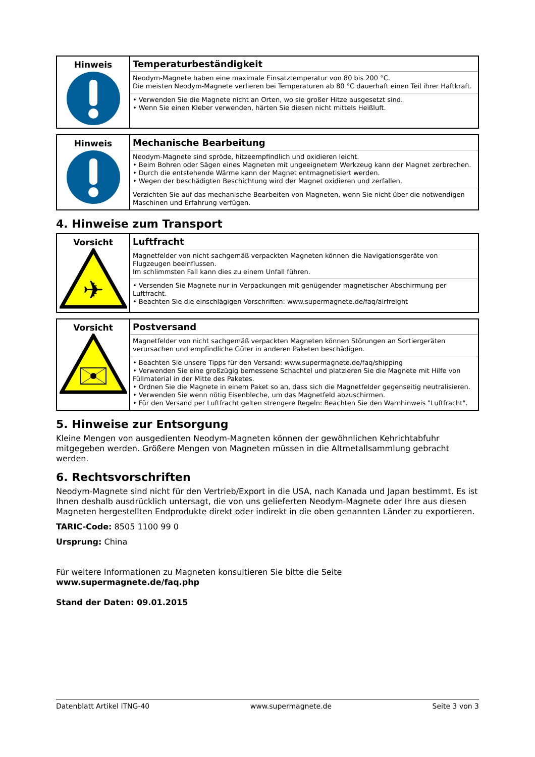| Hinweis | Temperaturbeständigkeit Neodym-Magnete haben eine maximale Einsatztemperatur von 80 bis 200 °C. Die meisten Neodym-Magnete verlieren bei Temperaturen ab 80 °C dauerhaft einen Teil ihrer Haftkraft. • Verwenden Sie die Magnete nicht an Orten, wo sie großer Hitze ausgesetzt sind. • Wenn Sie einen Kleber verwenden, härten Sie diesen nicht mittels Heißluft. |
| Hinweis | Mechanische Bearbeitung Neodym-Magnete sind spröde, hitzeempfindlich und oxidieren leicht. • Beim Bohren oder Sägen eines Magneten mit ungeeignetem Werkzeug kann der Magnet zerbrechen. • Durch die entstehende Wärme kann der Magnet entmagnetisiert werden. • Wegen der beschädigten Beschichtung wird der Magnet oxidieren und zerfallen. Verzichten Sie auf das mechanische Bearbeiten von Magneten, wenn Sie nicht über die notwendigen Maschinen und Erfahrung verfügen. |
4. Hinweise zum Transport
| Vorsicht ✈ | Luftfracht Magnetfelder von nicht sachgemäß verpackten Magneten können die Navigationsgeräte von Flugzeugen beeinflussen. Im schlimmsten Fall kann dies zu einem Unfall führen. • Versenden Sie Magnete nur in Verpackungen mit genügender magnetischer Abschirmung per Luftfracht. • Beachten Sie die einschlägigen Vorschriften: www.supermagnete.de/faq/airfreight |
| Vorsicht | Postversand Magnetfelder von nicht sachgemäß verpackten Magneten können Störungen an Sortiergeräten verursachen und empfindliche Güter in anderen Paketen beschädigen. • Beachten Sie unsere Tipps für den Versand: www.supermagnete.de/faq/shipping • Verwenden Sie eine großzügig bemessene Schachtel und platzieren Sie die Magnete mit Hilfe von Füllmaterial in der Mitte des Paketes. • Ordnen Sie die Magnete in einem Paket so an, dass sich die Magnetfelder gegenseitig neutralisieren. • Verwenden Sie wenn nötig Eisenbleche, um das Magnetfeld abzuschirmen. • Für den Versand per Luftfracht gelten strengere Regeln: Beachten Sie den Warnhinweis "Luftfracht". |
5. Hinweise zur Entsorgung
Kleine Mengen von ausgedienten Neodym-Magneten können der gewöhnlichen Kehrichtabfuhr mitgegeben werden. Größere Mengen von Magneten müssen in die Altmetallsammlung gebracht werden.
6. Rechtsvorschriften
Neodym-Magnete sind nicht für den Vertrieb/Export in die USA, nach Kanada und Japan bestimmt. Es ist Ihnen deshalb ausdrücklich untersagt, die von uns gelieferten Neodym-Magnete oder Ihre aus diesen Magneten hergestellten Endprodukte direkt oder indirekt in die oben genannten Länder zu exportieren.
TARIC-Code: 8505 1100 99 0
Ursprung: China
Für weitere Informationen zu Magneten konsultieren Sie bitte die Seite
www.supermagnete.de/faq.php
Stand der Daten: 09.01.2015
Datenblatt Artikel ITNG-40 www.supermagnete.de Seite 3 von 3